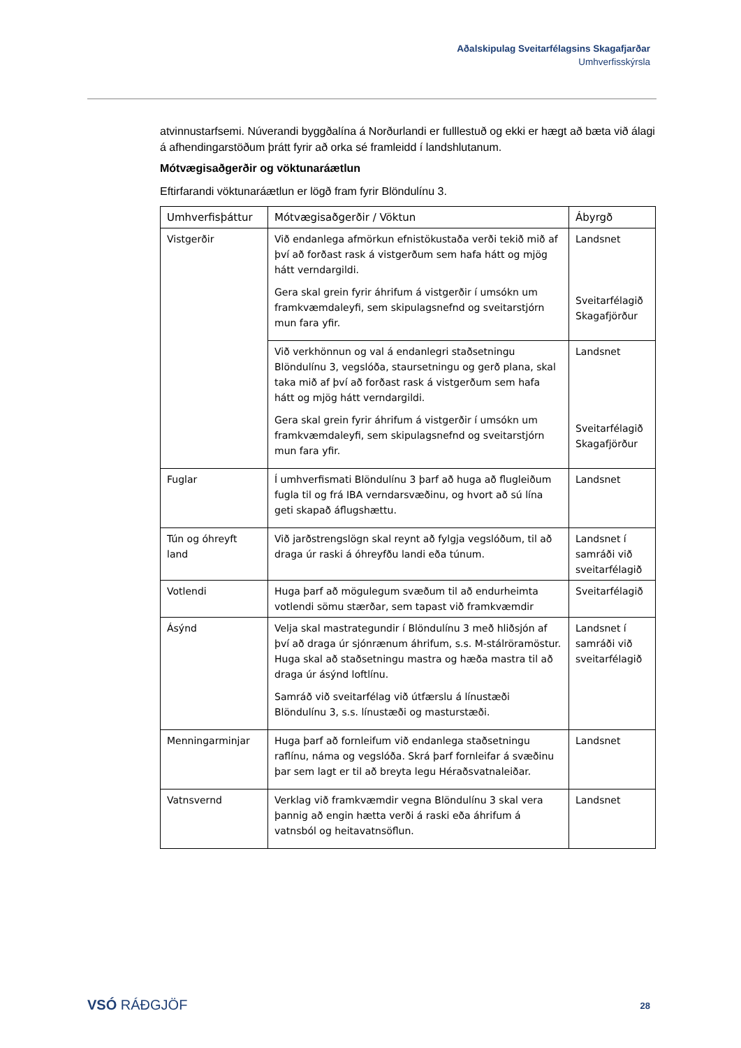Aðalskipulag Sveitarfélagsins Skagafjarðar
Umhverfisskýrsla
atvinnustarfsemi. Núverandi byggðalína á Norðurlandi er fulllestuð og ekki er hægt að bæta við álagi á afhendingarstöðum þrátt fyrir að orka sé framleidd í landshlutanum.
Mótvægisaðgerðir og vöktunaráætlun
Eftirfarandi vöktunaráætlun er lögð fram fyrir Blöndulínu 3.
| Umhverfisþáttur | Mótvægisaðgerðir / Vöktun | Ábyrgð |
| --- | --- | --- |
| Vistgerðir | Við endanlega afmörkun efnistökustaða verði tekið mið af því að forðast rask á vistgerðum sem hafa hátt og mjög hátt verndargildi. Gera skal grein fyrir áhrifum á vistgerðir í umsókn um framkvæmdaleyfi, sem skipulagsnefnd og sveitarstjórn mun fara yfir. | Landsnet Sveitarfélagið Skagafjörður |
| | Við verkhönnun og val á endanlegri staðsetningu Blöndulínu 3, vegslóða, staursetningu og gerð plana, skal taka mið af því að forðast rask á vistgerðum sem hafa hátt og mjög hátt verndargildi. Gera skal grein fyrir áhrifum á vistgerðir í umsókn um framkvæmdaleyfi, sem skipulagsnefnd og sveitarstjórn mun fara yfir. | Landsnet Sveitarfélagið Skagafjörður |
| Fuglar | Í umhverfismati Blöndulínu 3 þarf að huga að flugleiðum fugla til og frá IBA verndarsvæðinu, og hvort að sú lína geti skapað áflugshættu. | Landsnet |
| Tún og óhreyft land | Við jarðstrengslögn skal reynt að fylgja vegslóðum, til að draga úr raski á óhreyfðu landi eða túnum. | Landsnet í samráði við sveitarfélagið |
| Votlendi | Huga þarf að mögulegum svæðum til að endurheimta votlendi sömu stærðar, sem tapast við framkvæmdir | Sveitarfélagið |
| Ásýnd | Velja skal mastrategundir í Blöndulínu 3 með hliðsjón af því að draga úr sjónrænum áhrifum, s.s. M-stálröramöstur. Huga skal að staðsetningu mastra og hæða mastra til að draga úr ásýnd loftlínu. Samráð við sveitarfélag við útfærslu á línustæði Blöndulínu 3, s.s. línustæði og masturstæði. | Landsnet í samráði við sveitarfélagið |
| Menningarminjar | Huga þarf að fornleifum við endanlega staðsetningu raflínu, náma og vegslóða. Skrá þarf fornleifar á svæðinu þar sem lagt er til að breyta legu Héraðsvatnaleiðar. | Landsnet |
| Vatnsvernd | Verklag við framkvæmdir vegna Blöndulínu 3 skal vera þannig að engin hætta verði á raski eða áhrifum á vatnsból og heitavatnsöflun. | Landsnet |
VSÓ RÁÐGJÖF 28